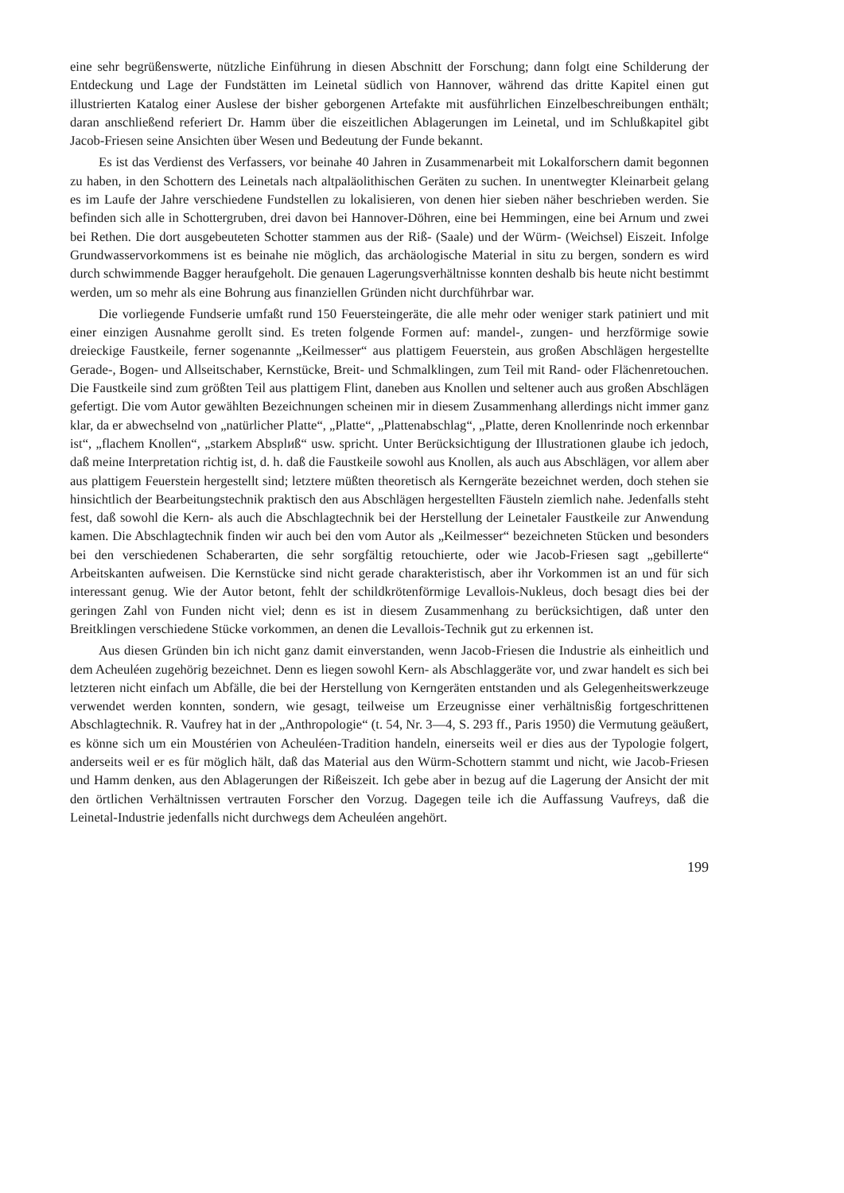eine sehr begrüßenswerte, nützliche Einführung in diesen Abschnitt der Forschung; dann folgt eine Schilderung der Entdeckung und Lage der Fundstätten im Leinetal südlich von Hannover, während das dritte Kapitel einen gut illustrierten Katalog einer Auslese der bisher geborgenen Artefakte mit ausführlichen Einzelbeschreibungen enthält; daran anschließend referiert Dr. Hamm über die eiszeitlichen Ablagerungen im Leinetal, und im Schlußkapitel gibt Jacob-Friesen seine Ansichten über Wesen und Bedeutung der Funde bekannt.
Es ist das Verdienst des Verfassers, vor beinahe 40 Jahren in Zusammenarbeit mit Lokalforschern damit begonnen zu haben, in den Schottern des Leinetals nach altpaläolithischen Geräten zu suchen. In unentwegter Kleinarbeit gelang es im Laufe der Jahre verschiedene Fundstellen zu lokalisieren, von denen hier sieben näher beschrieben werden. Sie befinden sich alle in Schottergruben, drei davon bei Hannover-Döhren, eine bei Hemmingen, eine bei Arnum und zwei bei Rethen. Die dort ausgebeuteten Schotter stammen aus der Riß- (Saale) und der Würm- (Weichsel) Eiszeit. Infolge Grundwasservorkommens ist es beinahe nie möglich, das archäologische Material in situ zu bergen, sondern es wird durch schwimmende Bagger heraufgeholt. Die genauen Lagerungsverhältnisse konnten deshalb bis heute nicht bestimmt werden, um so mehr als eine Bohrung aus finanziellen Gründen nicht durchführbar war.
Die vorliegende Fundserie umfaßt rund 150 Feuersteingeräte, die alle mehr oder weniger stark patiniert und mit einer einzigen Ausnahme gerollt sind. Es treten folgende Formen auf: mandel-, zungen- und herzförmige sowie dreieckige Faustkeile, ferner sogenannte „Keilmesser“ aus plattigem Feuerstein, aus großen Abschlägen hergestellte Gerade-, Bogen- und Allseitschaber, Kernstücke, Breit- und Schmalklingen, zum Teil mit Rand- oder Flächenretouchen. Die Faustkeile sind zum größten Teil aus plattigem Flint, daneben aus Knollen und seltener auch aus großen Abschlägen gefertigt. Die vom Autor gewählten Bezeichnungen scheinen mir in diesem Zusammenhang allerdings nicht immer ganz klar, da er abwechselnd von „natürlicher Platte“, „Platte“, „Plattenabschlag“, „Platte, deren Knollenrinde noch erkennbar ist“, „flachem Knollen“, „starkem Absplиß“ usw. spricht. Unter Berücksichtigung der Illustrationen glaube ich jedoch, daß meine Interpretation richtig ist, d. h. daß die Faustkeile sowohl aus Knollen, als auch aus Abschlägen, vor allem aber aus plattigem Feuerstein hergestellt sind; letztere müßten theoretisch als Kerngeräte bezeichnet werden, doch stehen sie hinsichtlich der Bearbeitungstechnik praktisch den aus Abschlägen hergestellten Fäusteln ziemlich nahe. Jedenfalls steht fest, daß sowohl die Kern- als auch die Abschlagtechnik bei der Herstellung der Leinetaler Faustkeile zur Anwendung kamen. Die Abschlagtechnik finden wir auch bei den vom Autor als „Keilmesser“ bezeichneten Stücken und besonders bei den verschiedenen Schaberarten, die sehr sorgfältig retouchierte, oder wie Jacob-Friesen sagt „gebillerte“ Arbeitskanten aufweisen. Die Kernstücke sind nicht gerade charakteristisch, aber ihr Vorkommen ist an und für sich interessant genug. Wie der Autor betont, fehlt der schildkrötenförmige Levallois-Nukleus, doch besagt dies bei der geringen Zahl von Funden nicht viel; denn es ist in diesem Zusammenhang zu berücksichtigen, daß unter den Breitklingen verschiedene Stücke vorkommen, an denen die Levallois-Technik gut zu erkennen ist.
Aus diesen Gründen bin ich nicht ganz damit einverstanden, wenn Jacob-Friesen die Industrie als einheitlich und dem Acheuléen zugehörig bezeichnet. Denn es liegen sowohl Kern- als Abschlaggeräte vor, und zwar handelt es sich bei letzteren nicht einfach um Abfälle, die bei der Herstellung von Kerngeräten entstanden und als Gelegenheitswerkzeuge verwendet werden konnten, sondern, wie gesagt, teilweise um Erzeugnisse einer verhältnisßig fortgeschrittenen Abschlagtechnik. R. Vaufrey hat in der „Anthropologie“ (t. 54, Nr. 3—4, S. 293 ff., Paris 1950) die Vermutung geäußert, es könne sich um ein Moustérien von Acheuléen-Tradition handeln, einerseits weil er dies aus der Typologie folgert, anderseits weil er es für möglich hält, daß das Material aus den Würm-Schottern stammt und nicht, wie Jacob-Friesen und Hamm denken, aus den Ablagerungen der Rißeiszeit. Ich gebe aber in bezug auf die Lagerung der Ansicht der mit den örtlichen Verhältnissen vertrauten Forscher den Vorzug. Dagegen teile ich die Auffassung Vaufreys, daß die Leinetal-Industrie jedenfalls nicht durchwegs dem Acheuléen angehört.
199